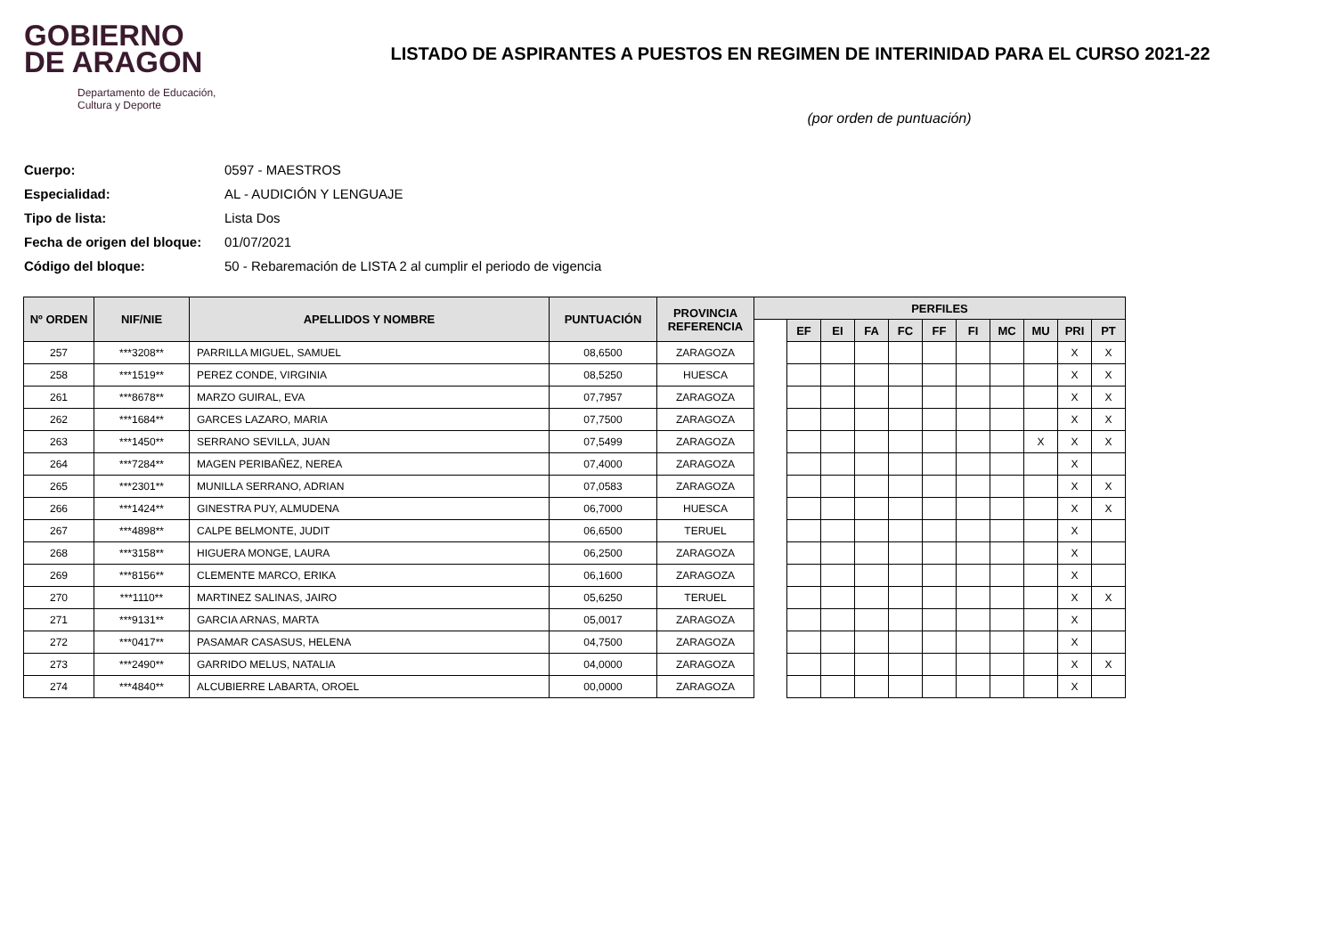GOBIERNO
DE ARAGON
Departamento de Educación,
Cultura y Deporte
LISTADO DE ASPIRANTES A PUESTOS EN REGIMEN DE INTERINIDAD PARA EL CURSO 2021-22
(por orden de puntuación)
Cuerpo: 0597 - MAESTROS
Especialidad: AL - AUDICIÓN Y LENGUAJE
Tipo de lista: Lista Dos
Fecha de origen del bloque: 01/07/2021
Código del bloque: 50 - Rebaremación de LISTA 2 al cumplir el periodo de vigencia
| Nº ORDEN | NIF/NIE | APELLIDOS Y NOMBRE | PUNTUACIÓN | PROVINCIA REFERENCIA | PERFILES | | | | | | | | | | |
| --- | --- | --- | --- | --- | --- | --- | --- | --- | --- | --- | --- | --- | --- | --- | --- |
| | | | | | | EF | EI | FA | FC | FF | FI | MC | MU | PRI | PT |
| 257 | ***3208** | PARRILLA MIGUEL, SAMUEL | 08,6500 | ZARAGOZA | | | | | | | | | | X | X |
| 258 | ***1519** | PEREZ CONDE, VIRGINIA | 08,5250 | HUESCA | | | | | | | | | | X | X |
| 261 | ***8678** | MARZO GUIRAL, EVA | 07,7957 | ZARAGOZA | | | | | | | | | | X | X |
| 262 | ***1684** | GARCES LAZARO, MARIA | 07,7500 | ZARAGOZA | | | | | | | | | | X | X |
| 263 | ***1450** | SERRANO SEVILLA, JUAN | 07,5499 | ZARAGOZA | | | | | | | | | X | X | X |
| 264 | ***7284** | MAGEN PERIBAÑEZ, NEREA | 07,4000 | ZARAGOZA | | | | | | | | | | X | |
| 265 | ***2301** | MUNILLA SERRANO, ADRIAN | 07,0583 | ZARAGOZA | | | | | | | | | | X | X |
| 266 | ***1424** | GINESTRA PUY, ALMUDENA | 06,7000 | HUESCA | | | | | | | | | | X | X |
| 267 | ***4898** | CALPE BELMONTE, JUDIT | 06,6500 | TERUEL | | | | | | | | | | X | |
| 268 | ***3158** | HIGUERA MONGE, LAURA | 06,2500 | ZARAGOZA | | | | | | | | | | X | |
| 269 | ***8156** | CLEMENTE MARCO, ERIKA | 06,1600 | ZARAGOZA | | | | | | | | | | X | |
| 270 | ***1110** | MARTINEZ SALINAS, JAIRO | 05,6250 | TERUEL | | | | | | | | | | X | X |
| 271 | ***9131** | GARCIA ARNAS, MARTA | 05,0017 | ZARAGOZA | | | | | | | | | | X | |
| 272 | ***0417** | PASAMAR CASASUS, HELENA | 04,7500 | ZARAGOZA | | | | | | | | | | X | |
| 273 | ***2490** | GARRIDO MELUS, NATALIA | 04,0000 | ZARAGOZA | | | | | | | | | | X | X |
| 274 | ***4840** | ALCUBIERRE LABARTA, OROEL | 00,0000 | ZARAGOZA | | | | | | | | | | X | |